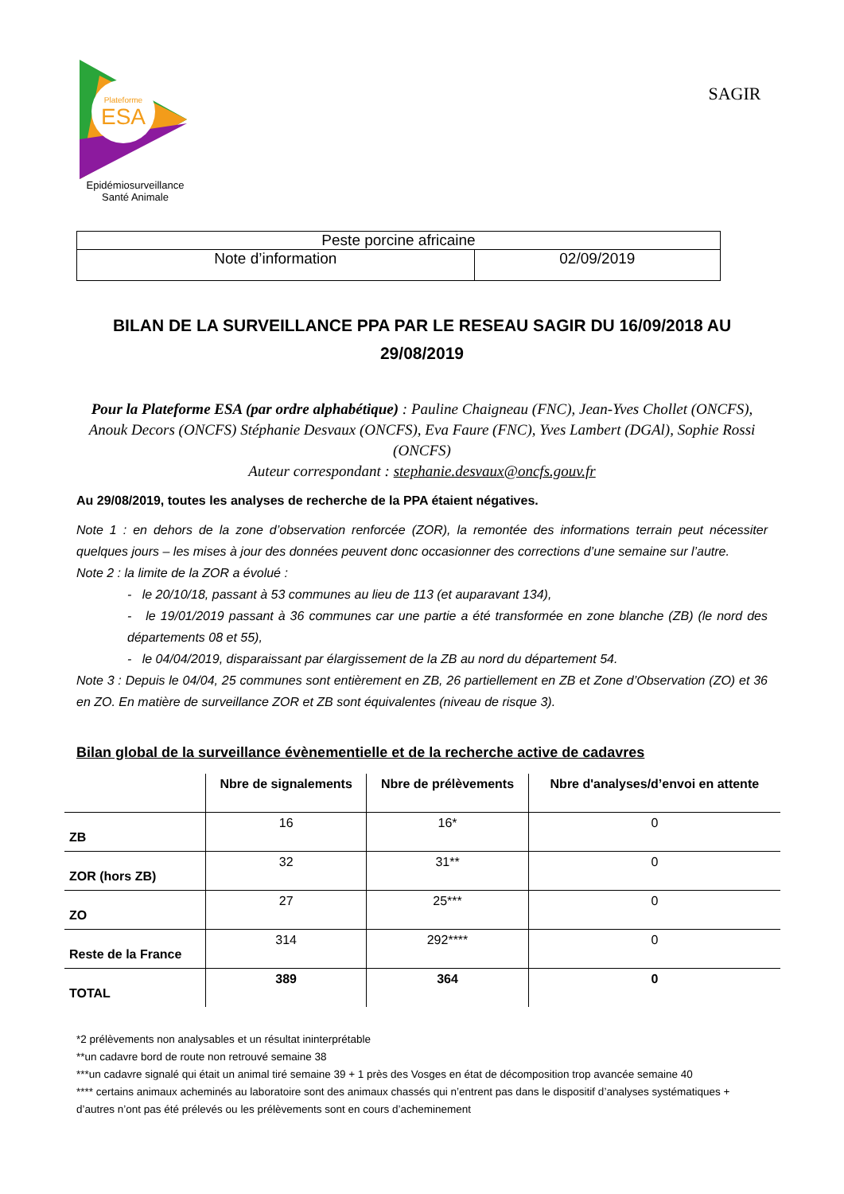Plateforme
ESA
Epidémiosurveillance
Santé Animale
SAGIR
| Peste porcine africaine | |
| Note d’information | 02/09/2019 |
BILAN DE LA SURVEILLANCE PPA PAR LE RESEAU SAGIR DU 16/09/2018 AU 29/08/2019
Pour la Plateforme ESA (par ordre alphabétique) : Pauline Chaigneau (FNC), Jean-Yves Chollet (ONCFS), Anouk Decors (ONCFS) Stéphanie Desvaux (ONCFS), Eva Faure (FNC), Yves Lambert (DGAl), Sophie Rossi (ONCFS)
Auteur correspondant : stephanie.desvaux@oncfs.gouv.fr
Au 29/08/2019, toutes les analyses de recherche de la PPA étaient négatives.
Note 1 : en dehors de la zone d’observation renforcée (ZOR), la remontée des informations terrain peut nécessiter quelques jours – les mises à jour des données peuvent donc occasionner des corrections d’une semaine sur l’autre.
Note 2 : la limite de la ZOR a évolué :
- le 20/10/18, passant à 53 communes au lieu de 113 (et auparavant 134),
- le 19/01/2019 passant à 36 communes car une partie a été transformée en zone blanche (ZB) (le nord des départements 08 et 55),
- le 04/04/2019, disparaissant par élargissement de la ZB au nord du département 54.
Note 3 : Depuis le 04/04, 25 communes sont entièrement en ZB, 26 partiellement en ZB et Zone d’Observation (ZO) et 36 en ZO. En matière de surveillance ZOR et ZB sont équivalentes (niveau de risque 3).
Bilan global de la surveillance évènementielle et de la recherche active de cadavres
| | Nbre de signalements | Nbre de prélèvements | Nbre d'analyses/d’envoi en attente |
| --- | --- | --- | --- |
| ZB | 16 | 16* | 0 |
| ZOR (hors ZB) | 32 | 31** | 0 |
| ZO | 27 | 25*** | 0 |
| Reste de la France | 314 | 292**** | 0 |
| TOTAL | 389 | 364 | 0 |
*2 prélèvements non analysables et un résultat ininterprétable
**un cadavre bord de route non retrouvé semaine 38
***un cadavre signalé qui était un animal tiré semaine 39 + 1 près des Vosges en état de décomposition trop avancée semaine 40
**** certains animaux acheminés au laboratoire sont des animaux chassés qui n’entrent pas dans le dispositif d’analyses systématiques + d’autres n’ont pas été prélevés ou les prélèvements sont en cours d’acheminement